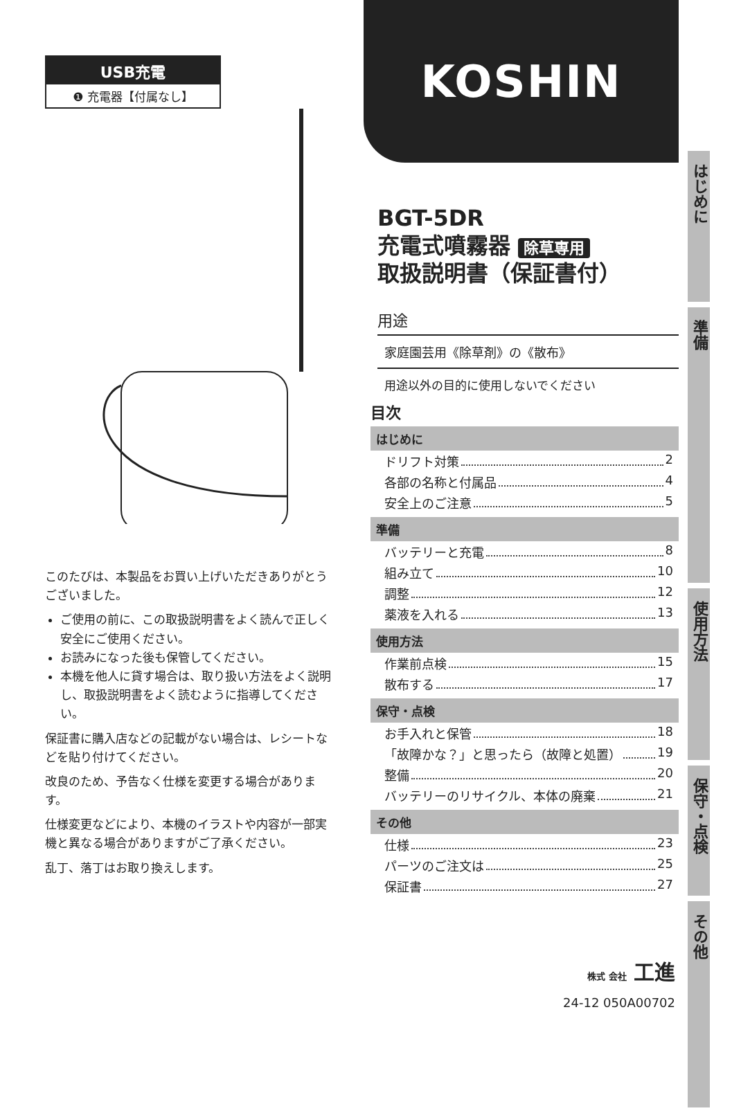USB充電
❶ 充電器【付属なし】
このたびは、本製品をお買い上げいただきありがとうございました。
ご使用の前に、この取扱説明書をよく読んで正しく安全にご使用ください。
お読みになった後も保管してください。
本機を他人に貸す場合は、取り扱い方法をよく説明し、取扱説明書をよく読むように指導してください。
保証書に購入店などの記載がない場合は、レシートなどを貼り付けてください。
改良のため、予告なく仕様を変更する場合があります。
仕様変更などにより、本機のイラストや内容が一部実機と異なる場合がありますがご了承ください。
乱丁、落丁はお取り換えします。
KOSHIN
BGT-5DR
充電式噴霧器 除草専用
取扱説明書（保証書付）
用途
家庭園芸用《除草剤》の《散布》
用途以外の目的に使用しないでください
目次
はじめに
ドリフト対策 2
各部の名称と付属品 4
安全上のご注意 5
準備
バッテリーと充電 8
組み立て 10
調整 12
薬液を入れる 13
使用方法
作業前点検 15
散布する 17
保守・点検
お手入れと保管 18
「故障かな？」と思ったら（故障と処置） 19
整備 20
バッテリーのリサイクル、本体の廃棄 21
その他
仕様 23
パーツのご注文は 25
保証書 27
はじめに
準備
使用方法
保守・点検
その他
株式 会社 工進
24-12 050A00702